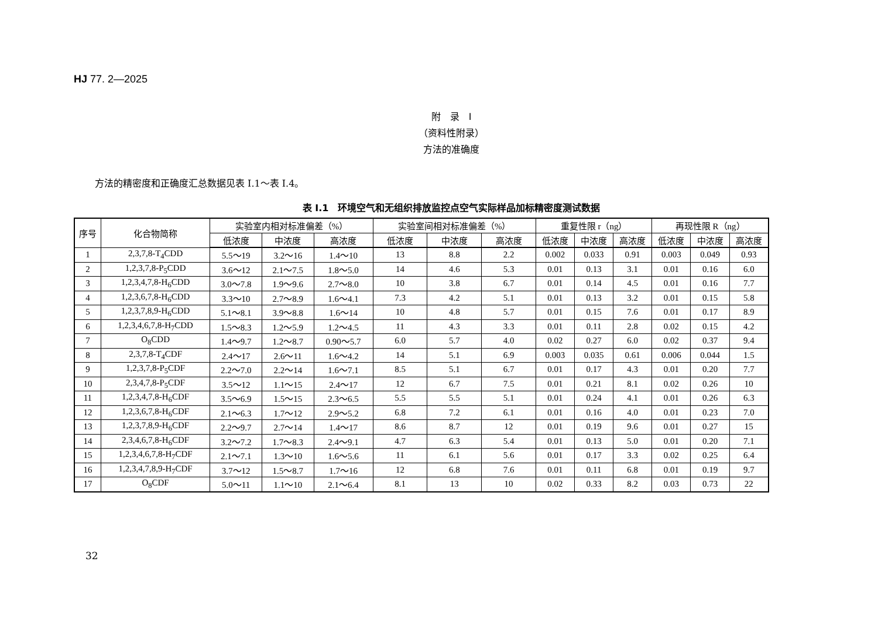HJ 77. 2—2025
附　录　I
（资料性附录）
方法的准确度
方法的精密度和正确度汇总数据见表 I.1～表 I.4。
表 I.1　环境空气和无组织排放监控点空气实际样品加标精密度测试数据
| 序号 | 化合物简称 | 实验室内相对标准偏差（%） | | | 实验室间相对标准偏差（%） | | | 重复性限 r（ng） | | | 再现性限 R（ng） | | |
| --- | --- | --- | --- | --- | --- | --- | --- | --- | --- | --- | --- | --- | --- |
| | | 低浓度 | 中浓度 | 高浓度 | 低浓度 | 中浓度 | 高浓度 | 低浓度 | 中浓度 | 高浓度 | 低浓度 | 中浓度 | 高浓度 |
| 1 | 2,3,7,8-T<sub>4</sub>CDD | 5.5～19 | 3.2～16 | 1.4～10 | 13 | 8.8 | 2.2 | 0.002 | 0.033 | 0.91 | 0.003 | 0.049 | 0.93 |
| 2 | 1,2,3,7,8-P<sub>5</sub>CDD | 3.6～12 | 2.1～7.5 | 1.8～5.0 | 14 | 4.6 | 5.3 | 0.01 | 0.13 | 3.1 | 0.01 | 0.16 | 6.0 |
| 3 | 1,2,3,4,7,8-H<sub>6</sub>CDD | 3.0～7.8 | 1.9～9.6 | 2.7～8.0 | 10 | 3.8 | 6.7 | 0.01 | 0.14 | 4.5 | 0.01 | 0.16 | 7.7 |
| 4 | 1,2,3,6,7,8-H<sub>6</sub>CDD | 3.3～10 | 2.7～8.9 | 1.6～4.1 | 7.3 | 4.2 | 5.1 | 0.01 | 0.13 | 3.2 | 0.01 | 0.15 | 5.8 |
| 5 | 1,2,3,7,8,9-H<sub>6</sub>CDD | 5.1～8.1 | 3.9～8.8 | 1.6～14 | 10 | 4.8 | 5.7 | 0.01 | 0.15 | 7.6 | 0.01 | 0.17 | 8.9 |
| 6 | 1,2,3,4,6,7,8-H<sub>7</sub>CDD | 1.5～8.3 | 1.2～5.9 | 1.2～4.5 | 11 | 4.3 | 3.3 | 0.01 | 0.11 | 2.8 | 0.02 | 0.15 | 4.2 |
| 7 | O<sub>8</sub>CDD | 1.4～9.7 | 1.2～8.7 | 0.90～5.7 | 6.0 | 5.7 | 4.0 | 0.02 | 0.27 | 6.0 | 0.02 | 0.37 | 9.4 |
| 8 | 2,3,7,8-T<sub>4</sub>CDF | 2.4～17 | 2.6～11 | 1.6～4.2 | 14 | 5.1 | 6.9 | 0.003 | 0.035 | 0.61 | 0.006 | 0.044 | 1.5 |
| 9 | 1,2,3,7,8-P<sub>5</sub>CDF | 2.2～7.0 | 2.2～14 | 1.6～7.1 | 8.5 | 5.1 | 6.7 | 0.01 | 0.17 | 4.3 | 0.01 | 0.20 | 7.7 |
| 10 | 2,3,4,7,8-P<sub>5</sub>CDF | 3.5～12 | 1.1～15 | 2.4～17 | 12 | 6.7 | 7.5 | 0.01 | 0.21 | 8.1 | 0.02 | 0.26 | 10 |
| 11 | 1,2,3,4,7,8-H<sub>6</sub>CDF | 3.5～6.9 | 1.5～15 | 2.3～6.5 | 5.5 | 5.5 | 5.1 | 0.01 | 0.24 | 4.1 | 0.01 | 0.26 | 6.3 |
| 12 | 1,2,3,6,7,8-H<sub>6</sub>CDF | 2.1～6.3 | 1.7～12 | 2.9～5.2 | 6.8 | 7.2 | 6.1 | 0.01 | 0.16 | 4.0 | 0.01 | 0.23 | 7.0 |
| 13 | 1,2,3,7,8,9-H<sub>6</sub>CDF | 2.2～9.7 | 2.7～14 | 1.4～17 | 8.6 | 8.7 | 12 | 0.01 | 0.19 | 9.6 | 0.01 | 0.27 | 15 |
| 14 | 2,3,4,6,7,8-H<sub>6</sub>CDF | 3.2～7.2 | 1.7～8.3 | 2.4～9.1 | 4.7 | 6.3 | 5.4 | 0.01 | 0.13 | 5.0 | 0.01 | 0.20 | 7.1 |
| 15 | 1,2,3,4,6,7,8-H<sub>7</sub>CDF | 2.1～7.1 | 1.3～10 | 1.6～5.6 | 11 | 6.1 | 5.6 | 0.01 | 0.17 | 3.3 | 0.02 | 0.25 | 6.4 |
| 16 | 1,2,3,4,7,8,9-H<sub>7</sub>CDF | 3.7～12 | 1.5～8.7 | 1.7～16 | 12 | 6.8 | 7.6 | 0.01 | 0.11 | 6.8 | 0.01 | 0.19 | 9.7 |
| 17 | O<sub>8</sub>CDF | 5.0～11 | 1.1～10 | 2.1～6.4 | 8.1 | 13 | 10 | 0.02 | 0.33 | 8.2 | 0.03 | 0.73 | 22 |
32